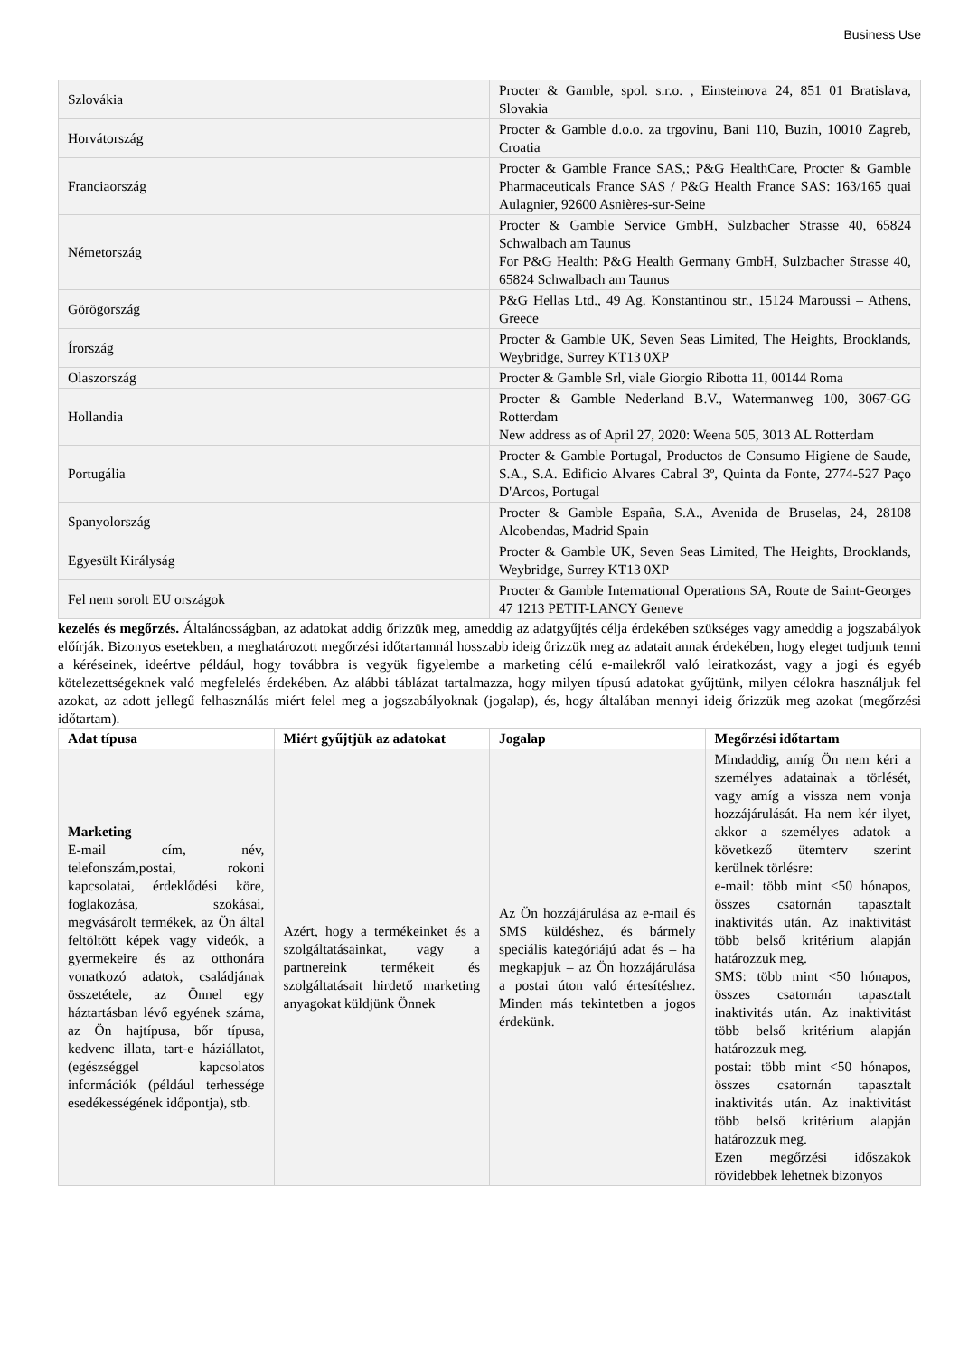Business Use
| Szlovákia | Procter & Gamble, spol. s.r.o. , Einsteinova 24, 851 01 Bratislava, Slovakia |
| Horvátország | Procter & Gamble d.o.o. za trgovinu, Bani 110, Buzin, 10010 Zagreb, Croatia |
| Franciaország | Procter & Gamble France SAS,; P&G HealthCare, Procter & Gamble Pharmaceuticals France SAS / P&G Health France SAS: 163/165 quai Aulagnier, 92600 Asnières-sur-Seine |
| Németország | Procter & Gamble Service GmbH, Sulzbacher Strasse 40, 65824 Schwalbach am Taunus For P&G Health: P&G Health Germany GmbH, Sulzbacher Strasse 40, 65824 Schwalbach am Taunus |
| Görögország | P&G Hellas Ltd., 49 Ag. Konstantinou str., 15124 Maroussi – Athens, Greece |
| Írország | Procter & Gamble UK, Seven Seas Limited, The Heights, Brooklands, Weybridge, Surrey KT13 0XP |
| Olaszország | Procter & Gamble Srl, viale Giorgio Ribotta 11, 00144 Roma |
| Hollandia | Procter & Gamble Nederland B.V., Watermanweg 100, 3067-GG Rotterdam New address as of April 27, 2020: Weena 505, 3013 AL Rotterdam |
| Portugália | Procter & Gamble Portugal, Productos de Consumo Higiene de Saude, S.A., S.A. Edificio Alvares Cabral 3º, Quinta da Fonte, 2774-527 Paço D'Arcos, Portugal |
| Spanyolország | Procter & Gamble España, S.A., Avenida de Bruselas, 24, 28108 Alcobendas, Madrid Spain |
| Egyesült Királyság | Procter & Gamble UK, Seven Seas Limited, The Heights, Brooklands, Weybridge, Surrey KT13 0XP |
| Fel nem sorolt EU országok | Procter & Gamble International Operations SA, Route de Saint-Georges 47 1213 PETIT-LANCY Geneve |
kezelés és megőrzés. Általánosságban, az adatokat addig őrizzük meg, ameddig az adatgyűjtés célja érdekében szükséges vagy ameddig a jogszabályok előírják. Bizonyos esetekben, a meghatározott megőrzési időtartamnál hosszabb ideig őrizzük meg az adatait annak érdekében, hogy eleget tudjunk tenni a kéréseinek, ideértve például, hogy továbbra is vegyük figyelembe a marketing célú e-mailekről való leiratkozást, vagy a jogi és egyéb kötelezettségeknek való megfelelés érdekében. Az alábbi táblázat tartalmazza, hogy milyen típusú adatokat gyűjtünk, milyen célokra használjuk fel azokat, az adott jellegű felhasználás miért felel meg a jogszabályoknak (jogalap), és, hogy általában mennyi ideig őrizzük meg azokat (megőrzési időtartam).
| Adat típusa | Miért gyűjtjük az adatokat | Jogalap | Megőrzési időtartam |
| --- | --- | --- | --- |
| Marketing E-mail cím, név, telefonszám,postai, rokoni kapcsolatai, érdeklődési köre, foglakozása, szokásai, megvásárolt termékek, az Ön által feltöltött képek vagy videók, a gyermekeire és az otthonára vonatkozó adatok, családjának összetétele, az Önnel egy háztartásban lévő egyének száma, az Ön hajtípusa, bőr típusa, kedvenc illata, tart-e háziállatot, (egészséggel kapcsolatos információk (például terhessége esedékességének időpontja), stb. | Azért, hogy a termékeinket és a szolgáltatásainkat, vagy a partnereink termékeit és szolgáltatásait hirdető marketing anyagokat küldjünk Önnek | Az Ön hozzájárulása az e-mail és SMS küldéshez, és bármely speciális kategóriájú adat és – ha megkapjuk – az Ön hozzájárulása a postai úton való értesítéshez. Minden más tekintetben a jogos érdekünk. | Mindaddig, amíg Ön nem kéri a személyes adatainak a törlését, vagy amíg a vissza nem vonja hozzájárulását. Ha nem kér ilyet, akkor a személyes adatok a következő ütemterv szerint kerülnek törlésre: e-mail: több mint <50 hónapos, összes csatornán tapasztalt inaktivitás után. Az inaktivitást több belső kritérium alapján határozzuk meg. SMS: több mint <50 hónapos, összes csatornán tapasztalt inaktivitás után. Az inaktivitást több belső kritérium alapján határozzuk meg. postai: több mint <50 hónapos, összes csatornán tapasztalt inaktivitás után. Az inaktivitást több belső kritérium alapján határozzuk meg. Ezen megőrzési időszakok rövidebbek lehetnek bizonyos |